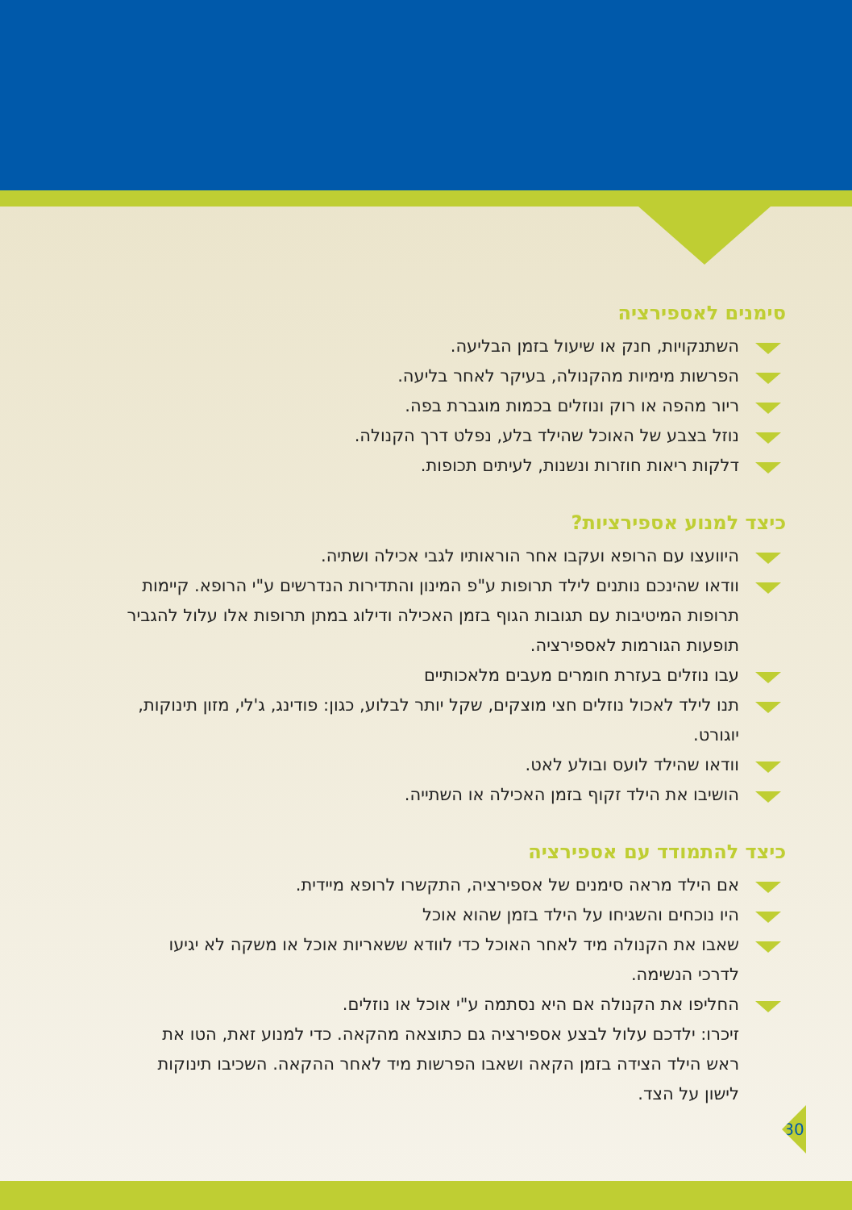סימנים לאספירציה
השתנקויות, חנק או שיעול בזמן הבליעה.
הפרשות מימיות מהקנולה, בעיקר לאחר בליעה.
ריור מהפה או רוק ונוזלים בכמות מוגברת בפה.
נוזל בצבע של האוכל שהילד בלע, נפלט דרך הקנולה.
דלקות ריאות חוזרות ונשנות, לעיתים תכופות.
כיצד למנוע אספירציות?
היוועצו עם הרופא ועקבו אחר הוראותיו לגבי אכילה ושתיה.
וודאו שהינכם נותנים לילד תרופות ע"פ המינון והתדירות הנדרשים ע"י הרופא. קיימות תרופות המיטיבות עם תגובות הגוף בזמן האכילה ודילוג במתן תרופות אלו עלול להגביר תופעות הגורמות לאספירציה.
עבו נוזלים בעזרת חומרים מעבים מלאכותיים
תנו לילד לאכול נוזלים חצי מוצקים, שקל יותר לבלוע, כגון: פודינג, ג'לי, מזון תינוקות, יוגורט.
וודאו שהילד לועס ובולע לאט.
הושיבו את הילד זקוף בזמן האכילה או השתייה.
כיצד להתמודד עם אספירציה
אם הילד מראה סימנים של אספירציה, התקשרו לרופא מיידית.
היו נוכחים והשגיחו על הילד בזמן שהוא אוכל
שאבו את הקנולה מיד לאחר האוכל כדי לוודא ששאריות אוכל או משקה לא יגיעו לדרכי הנשימה.
החליפו את הקנולה אם היא נסתמה ע"י אוכל או נוזלים.
זיכרו: ילדכם עלול לבצע אספירציה גם כתוצאה מהקאה. כדי למנוע זאת, הטו את ראש הילד הצידה בזמן הקאה ושאבו הפרשות מיד לאחר ההקאה. השכיבו תינוקות לישון על הצד.
30